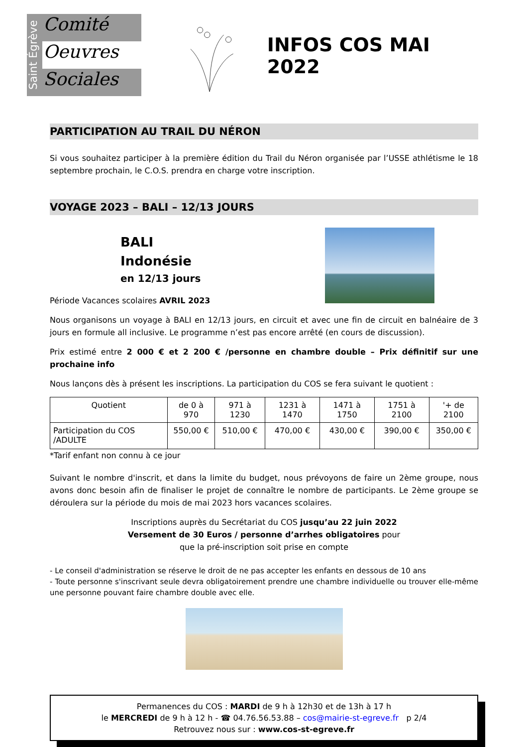Saint Égrève
Comité
Oeuvres
Sociales
INFOS COS MAI 2022
PARTICIPATION AU TRAIL DU NÉRON
Si vous souhaitez participer à la première édition du Trail du Néron organisée par l’USSE athlétisme le 18 septembre prochain, le C.O.S. prendra en charge votre inscription.
VOYAGE 2023 – BALI – 12/13 JOURS
BALI
Indonésie
en 12/13 jours
Période Vacances scolaires AVRIL 2023
Nous organisons un voyage à BALI en 12/13 jours, en circuit et avec une fin de circuit en balnéaire de 3 jours en formule all inclusive. Le programme n’est pas encore arrêté (en cours de discussion).
Prix estimé entre 2 000 € et 2 200 € /personne en chambre double – Prix définitif sur une prochaine info
Nous lançons dès à présent les inscriptions. La participation du COS se fera suivant le quotient :
| Quotient | de 0 à 970 | 971 à 1230 | 1231 à 1470 | 1471 à 1750 | 1751 à 2100 | '+ de 2100 |
| Participation du COS /ADULTE | 550,00 € | 510,00 € | 470,00 € | 430,00 € | 390,00 € | 350,00 € |
*Tarif enfant non connu à ce jour
Suivant le nombre d'inscrit, et dans la limite du budget, nous prévoyons de faire un 2ème groupe, nous avons donc besoin afin de finaliser le projet de connaître le nombre de participants. Le 2ème groupe se déroulera sur la période du mois de mai 2023 hors vacances scolaires.
Inscriptions auprès du Secrétariat du COS jusqu’au 22 juin 2022
Versement de 30 Euros / personne d’arrhes obligatoires pour
que la pré-inscription soit prise en compte
- Le conseil d'administration se réserve le droit de ne pas accepter les enfants en dessous de 10 ans
- Toute personne s'inscrivant seule devra obligatoirement prendre une chambre individuelle ou trouver elle-même une personne pouvant faire chambre double avec elle.
Permanences du COS : MARDI de 9 h à 12h30 et de 13h à 17 h
le MERCREDI de 9 h à 12 h - ☎ 04.76.56.53.88 – cos@mairie-st-egreve.fr p 2/4
Retrouvez nous sur : www.cos-st-egreve.fr